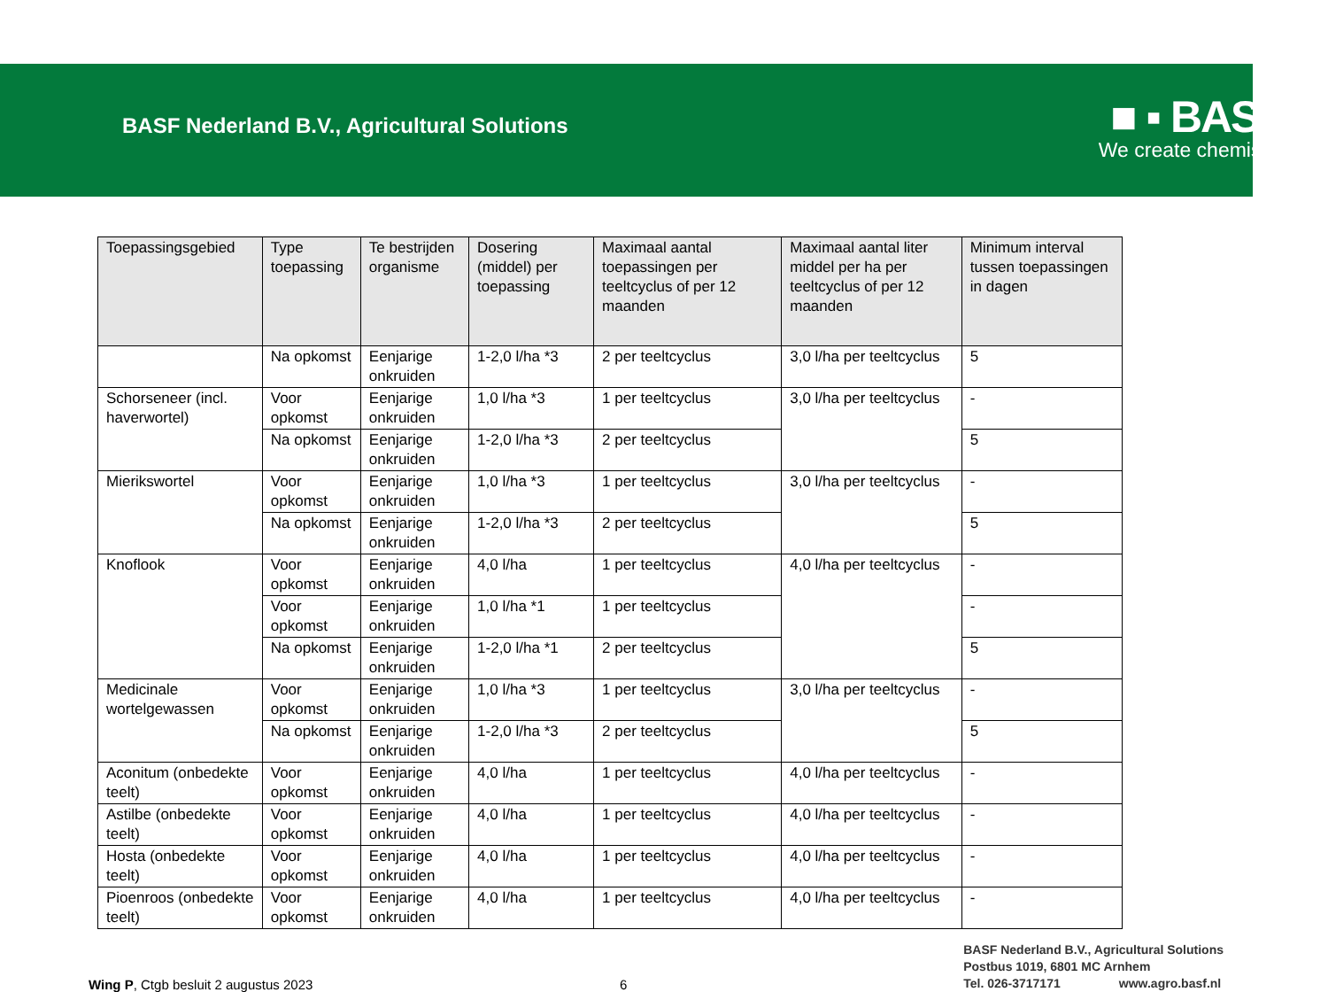BASF Nederland B.V., Agricultural Solutions
■ ▪ BASF
We create chemistry
| Toepassingsgebied | Type toepassing | Te bestrijden organisme | Dosering (middel) per toepassing | Maximaal aantal toepassingen per teeltcyclus of per 12 maanden | Maximaal aantal liter middel per ha per teeltcyclus of per 12 maanden | Minimum interval tussen toepassingen in dagen |
| --- | --- | --- | --- | --- | --- | --- |
| | Na opkomst | Eenjarige onkruiden | 1-2,0 l/ha *3 | 2 per teeltcyclus | 3,0 l/ha per teeltcyclus | 5 |
| Schorseneer (incl. haverwortel) | Voor opkomst | Eenjarige onkruiden | 1,0 l/ha *3 | 1 per teeltcyclus | 3,0 l/ha per teeltcyclus | - |
| | Na opkomst | Eenjarige onkruiden | 1-2,0 l/ha *3 | 2 per teeltcyclus | | 5 |
| Mierikswortel | Voor opkomst | Eenjarige onkruiden | 1,0 l/ha *3 | 1 per teeltcyclus | 3,0 l/ha per teeltcyclus | - |
| | Na opkomst | Eenjarige onkruiden | 1-2,0 l/ha *3 | 2 per teeltcyclus | | 5 |
| Knoflook | Voor opkomst | Eenjarige onkruiden | 4,0 l/ha | 1 per teeltcyclus | 4,0 l/ha per teeltcyclus | - |
| | Voor opkomst | Eenjarige onkruiden | 1,0 l/ha *1 | 1 per teeltcyclus | | - |
| | Na opkomst | Eenjarige onkruiden | 1-2,0 l/ha *1 | 2 per teeltcyclus | | 5 |
| Medicinale wortelgewassen | Voor opkomst | Eenjarige onkruiden | 1,0 l/ha *3 | 1 per teeltcyclus | 3,0 l/ha per teeltcyclus | - |
| | Na opkomst | Eenjarige onkruiden | 1-2,0 l/ha *3 | 2 per teeltcyclus | | 5 |
| Aconitum (onbedekte teelt) | Voor opkomst | Eenjarige onkruiden | 4,0 l/ha | 1 per teeltcyclus | 4,0 l/ha per teeltcyclus | - |
| Astilbe (onbedekte teelt) | Voor opkomst | Eenjarige onkruiden | 4,0 l/ha | 1 per teeltcyclus | 4,0 l/ha per teeltcyclus | - |
| Hosta (onbedekte teelt) | Voor opkomst | Eenjarige onkruiden | 4,0 l/ha | 1 per teeltcyclus | 4,0 l/ha per teeltcyclus | - |
| Pioenroos (onbedekte teelt) | Voor opkomst | Eenjarige onkruiden | 4,0 l/ha | 1 per teeltcyclus | 4,0 l/ha per teeltcyclus | - |
Wing P, Ctgb besluit 2 augustus 2023
6
BASF Nederland B.V., Agricultural Solutions
Postbus 1019, 6801 MC Arnhem
Tel. 026-3717171 www.agro.basf.nl